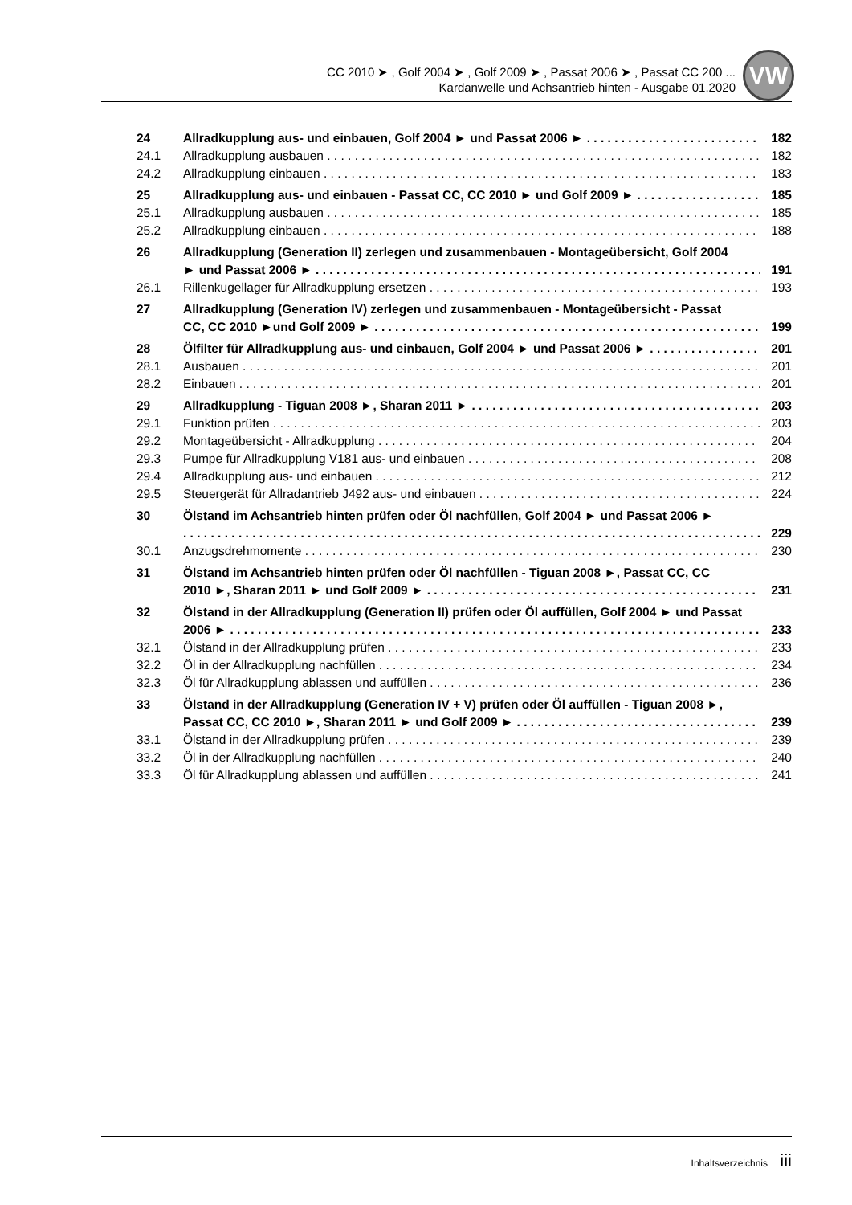CC 2010 ➤ , Golf 2004 ➤ , Golf 2009 ➤ , Passat 2006 ➤ , Passat CC 200 ...
Kardanwelle und Achsantrieb hinten - Ausgabe 01.2020
VW
24 Allradkupplung aus- und einbauen, Golf 2004 ► und Passat 2006 ► 182
24.1 Allradkupplung ausbauen 182
24.2 Allradkupplung einbauen 183
25 Allradkupplung aus- und einbauen - Passat CC, CC 2010 ► und Golf 2009 ► 185
25.1 Allradkupplung ausbauen 185
25.2 Allradkupplung einbauen 188
26 Allradkupplung (Generation II) zerlegen und zusammenbauen - Montageübersicht, Golf 2004
► und Passat 2006 ►
191
26.1 Rillenkugellager für Allradkupplung ersetzen 193
27 Allradkupplung (Generation IV) zerlegen und zusammenbauen - Montageübersicht - Passat
CC, CC 2010 ►und Golf 2009 ►
199
28 Ölfilter für Allradkupplung aus- und einbauen, Golf 2004 ► und Passat 2006 ► 201
28.1 Ausbauen 201
28.2 Einbauen 201
29 Allradkupplung - Tiguan 2008 ►, Sharan 2011 ► 203
29.1 Funktion prüfen 203
29.2 Montageübersicht - Allradkupplung 204
29.3 Pumpe für Allradkupplung V181 aus- und einbauen 208
29.4 Allradkupplung aus- und einbauen 212
29.5 Steuergerät für Allradantrieb J492 aus- und einbauen 224
30 Ölstand im Achsantrieb hinten prüfen oder Öl nachfüllen, Golf 2004 ► und Passat 2006 ►
229
30.1 Anzugsdrehmomente 230
31 Ölstand im Achsantrieb hinten prüfen oder Öl nachfüllen - Tiguan 2008 ►, Passat CC, CC
2010 ►, Sharan 2011 ► und Golf 2009 ►
231
32 Ölstand in der Allradkupplung (Generation II) prüfen oder Öl auffüllen, Golf 2004 ► und Passat
2006 ►
233
32.1 Ölstand in der Allradkupplung prüfen 233
32.2 Öl in der Allradkupplung nachfüllen 234
32.3 Öl für Allradkupplung ablassen und auffüllen 236
33 Ölstand in der Allradkupplung (Generation IV + V) prüfen oder Öl auffüllen - Tiguan 2008 ►,
Passat CC, CC 2010 ►, Sharan 2011 ► und Golf 2009 ►
239
33.1 Ölstand in der Allradkupplung prüfen 239
33.2 Öl in der Allradkupplung nachfüllen 240
33.3 Öl für Allradkupplung ablassen und auffüllen 241
Inhaltsverzeichnis iii